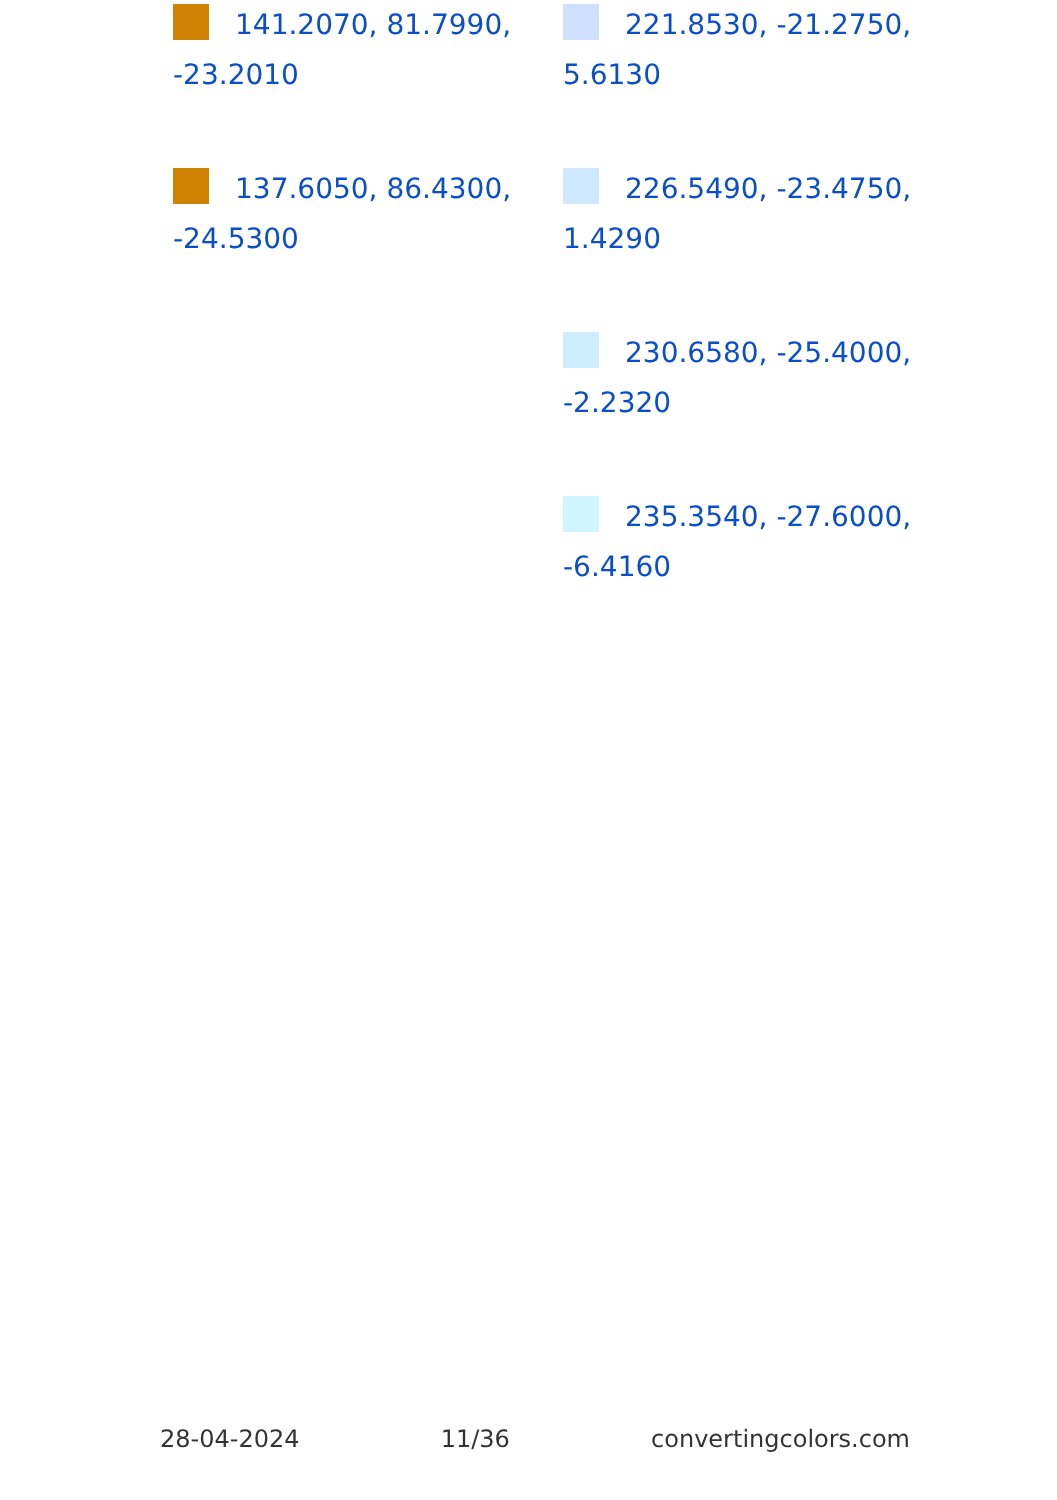141.2070, 81.7990, -23.2010
137.6050, 86.4300, -24.5300
221.8530, -21.2750, 5.6130
226.5490, -23.4750, 1.4290
230.6580, -25.4000, -2.2320
235.3540, -27.6000, -6.4160
28-04-2024 11/36 convertingcolors.com